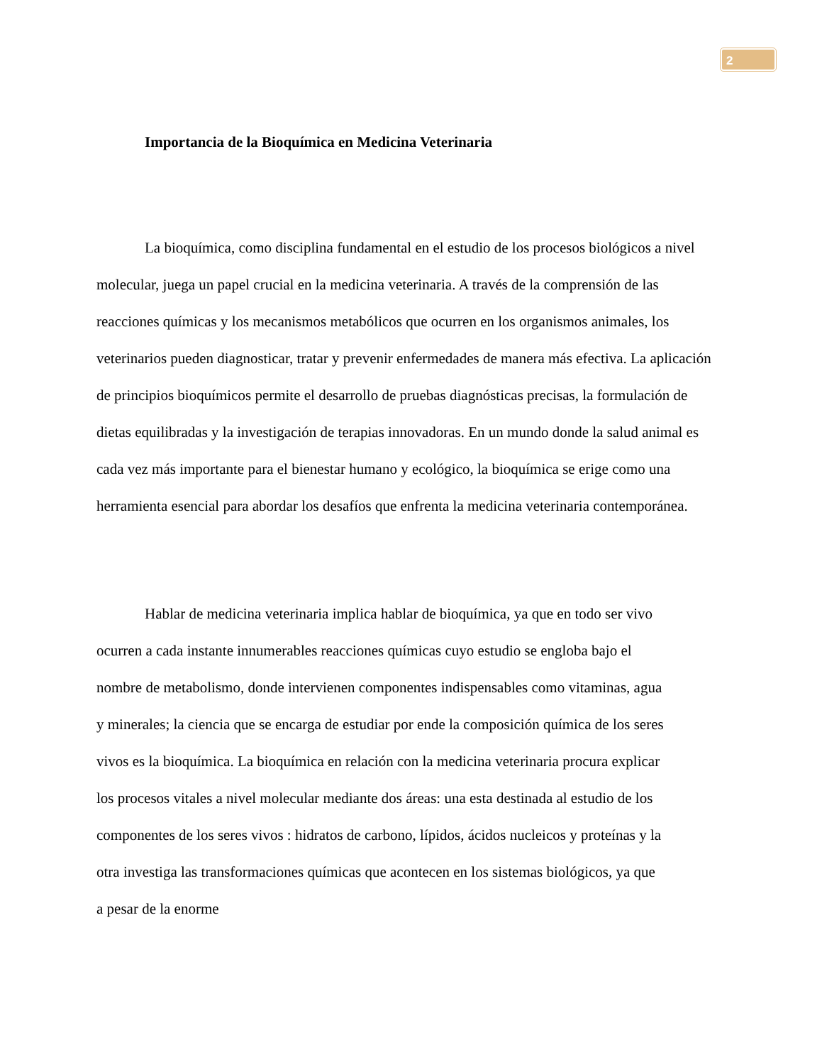2
Importancia de la Bioquímica en Medicina Veterinaria
La bioquímica, como disciplina fundamental en el estudio de los procesos biológicos a nivel molecular, juega un papel crucial en la medicina veterinaria. A través de la comprensión de las reacciones químicas y los mecanismos metabólicos que ocurren en los organismos animales, los veterinarios pueden diagnosticar, tratar y prevenir enfermedades de manera más efectiva. La aplicación de principios bioquímicos permite el desarrollo de pruebas diagnósticas precisas, la formulación de dietas equilibradas y la investigación de terapias innovadoras. En un mundo donde la salud animal es cada vez más importante para el bienestar humano y ecológico, la bioquímica se erige como una herramienta esencial para abordar los desafíos que enfrenta la medicina veterinaria contemporánea.
Hablar de medicina veterinaria implica hablar de bioquímica, ya que en todo ser vivo ocurren a cada instante innumerables reacciones químicas cuyo estudio se engloba bajo el nombre de metabolismo, donde intervienen componentes indispensables como vitaminas, agua y minerales; la ciencia que se encarga de estudiar por ende la composición química de los seres vivos es la bioquímica. La bioquímica en relación con la medicina veterinaria procura explicar los procesos vitales a nivel molecular mediante dos áreas: una esta destinada al estudio de los componentes de los seres vivos : hidratos de carbono, lípidos, ácidos nucleicos y proteínas y la otra investiga las transformaciones químicas que acontecen en los sistemas biológicos, ya que a pesar de la enorme